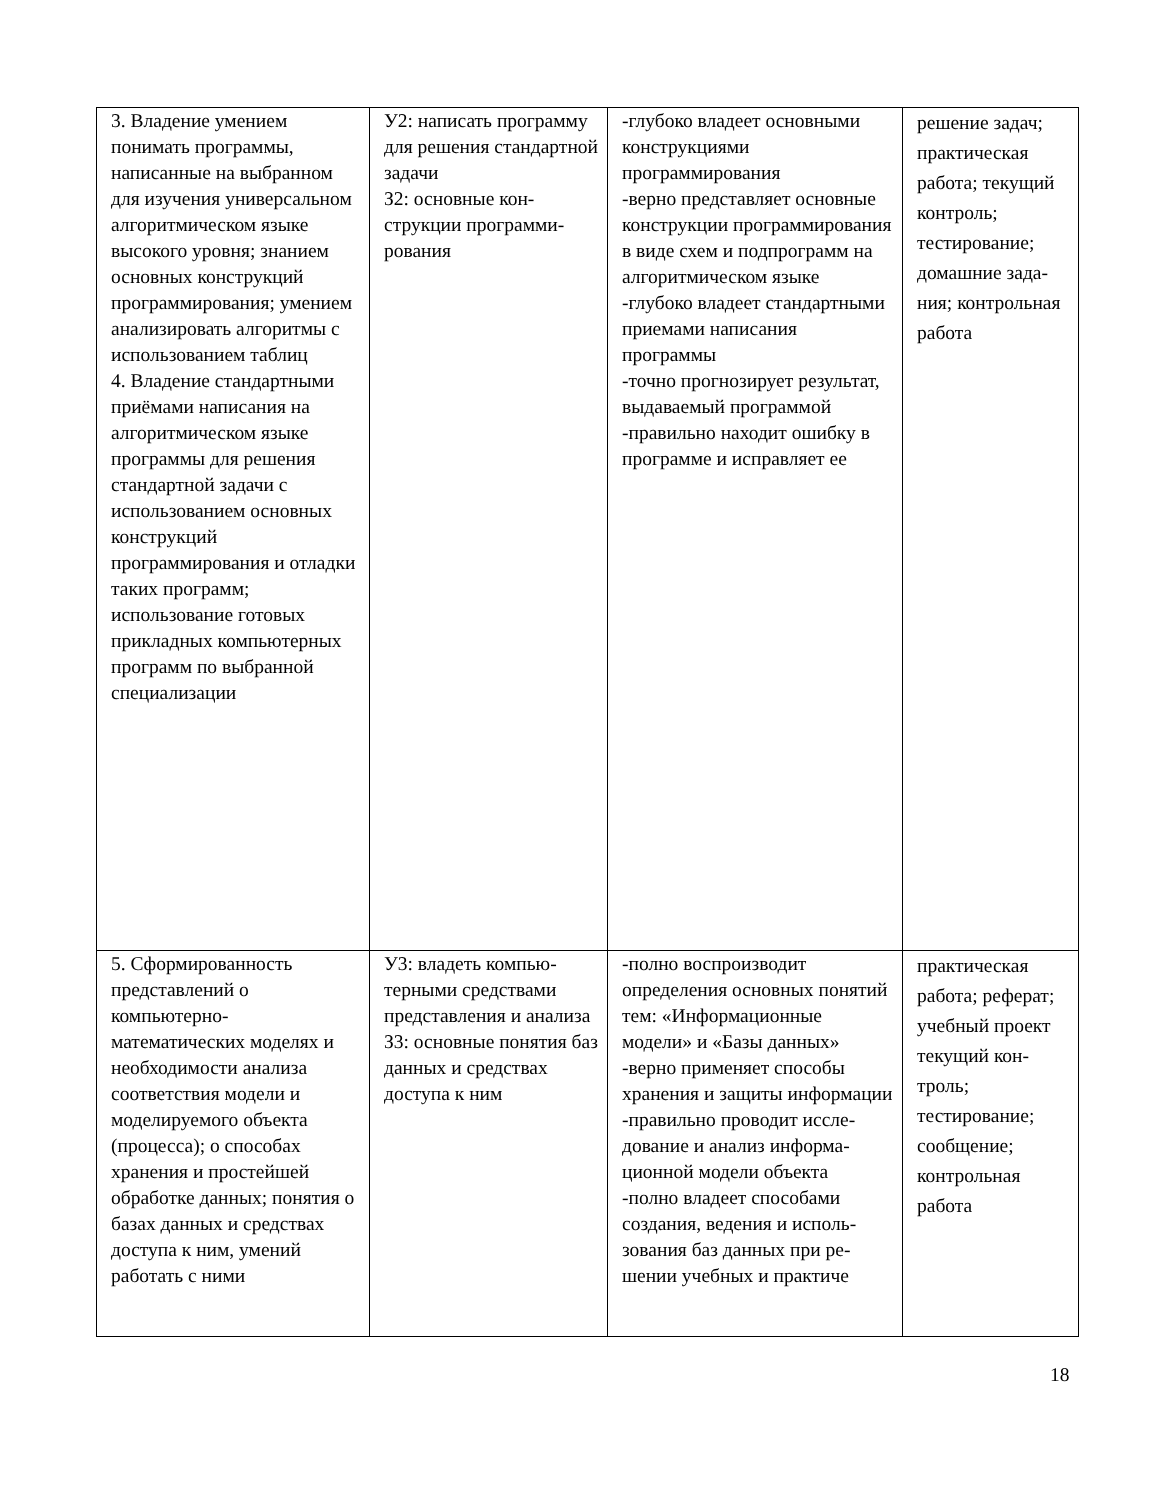| 3. Владение умением понимать программы, написанные на выбранном для изучения универсальном алгоритмическом языке высокого уровня; знанием основных конструкций программирования; умением анализировать алгоритмы с использованием таблиц 4. Владение стандарт­ными приёмами написа­ния на алгоритмическом языке программы для решения стандартной за­дачи с использованием основных конструкций программирования и от­ладки таких программ; использование готовых прикладных компьютер­ных программ по вы­бранной специализации | У2: написать про­грамму для решения стандартной задачи З2: основные кон­струкции программи­рования | -глубоко владеет основными конструкциями программирования -верно представляет основные конструкции программирования в виде схем и подпрограмм на алгоритмическом языке -глубоко владеет стандартными приемами написания программы -точно прогнозирует результат, выдаваемый программой -правильно находит ошибку в программе и исправляет ее | решение задач; практическая работа; текущий кон­троль; тестирование; домашние зада­ния; контрольная работа |
| 5. Сформированность представлений о компьютерно-математических моделях и необходимости анализа соответствия модели и моделируемого объекта (процесса); о способах хранения и простейшей обработке данных; понятия о базах данных и средствах доступа к ним, умений работать с ними | У3: владеть компью­терными средствами представления и ана­лиза З3: основные понятия баз данных и сред­ствах доступа к ним | -полно воспроизводит определения основных по­нятий тем: «Информацион­ные модели» и «Базы дан­ных» -верно применяет способы хранения и защиты инфор­мации -правильно проводит иссле­дование и анализ информа­ционной модели объекта -полно владеет способами создания, ведения и исполь­зования баз данных при ре­шении учебных и практиче­ | практическая работа; реферат; учебный проект текущий кон­троль; тестирование; сообщение; контрольная работа |
18